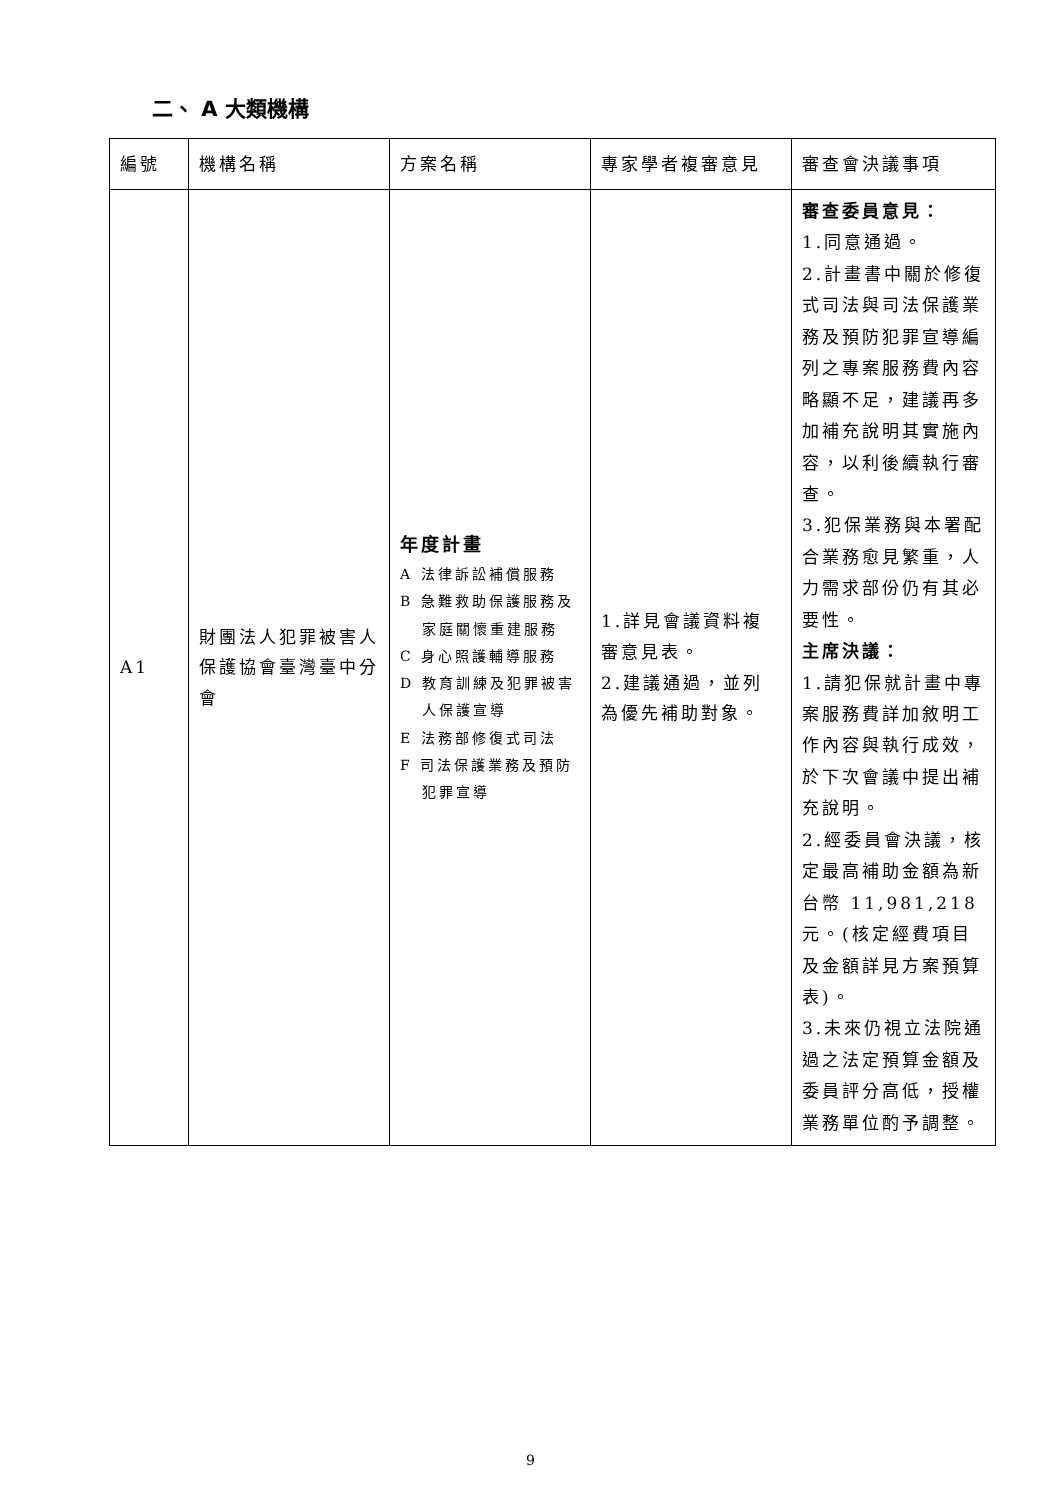二、 A 大類機構
| 編號 | 機構名稱 | 方案名稱 | 專家學者複審意見 | 審查會決議事項 |
| --- | --- | --- | --- | --- |
| A1 | 財團法人犯罪被害人保護協會臺灣臺中分會 | 年度計畫 A 法律訴訟補償服務 B 急難救助保護服務及 家庭關懷重建服務 C 身心照護輔導服務 D 教育訓練及犯罪被害 人保護宣導 E 法務部修復式司法 F 司法保護業務及預防 犯罪宣導 | 1.詳見會議資料複審意見表。 2.建議通過，並列為優先補助對象。 | 審查委員意見： 1.同意通過。 2.計畫書中關於修復式司法與司法保護業務及預防犯罪宣導編列之專案服務費內容略顯不足，建議再多加補充說明其實施內容，以利後續執行審查。 3.犯保業務與本署配合業務愈見繁重，人力需求部份仍有其必要性。 主席決議： 1.請犯保就計畫中專案服務費詳加敘明工作內容與執行成效，於下次會議中提出補充說明。 2.經委員會決議，核定最高補助金額為新台幣 11,981,218 元。(核定經費項目及金額詳見方案預算表)。 3.未來仍視立法院通過之法定預算金額及委員評分高低，授權業務單位酌予調整。 |
9